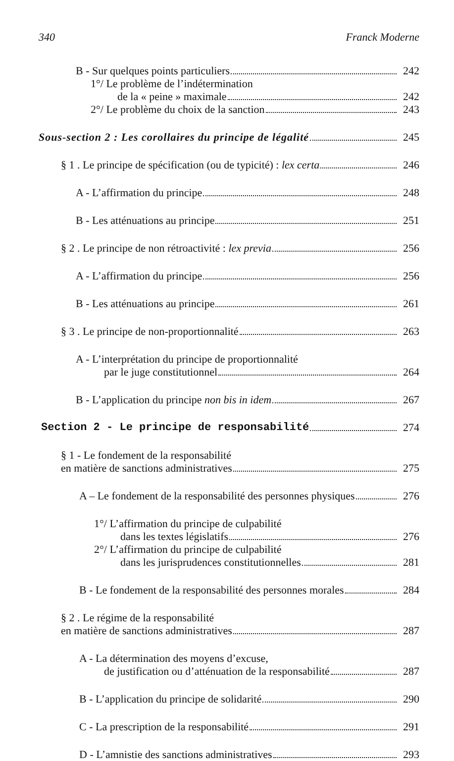340 Franck Moderne
B - Sur quelques points particuliers 242
1°/ Le problème de l’indétermination
de la « peine » maximale 242
2°/ Le problème du choix de la sanction 243
Sous-section 2 : Les corollaires du principe de légalité 245
§ 1 . Le principe de spécification (ou de typicité) : lex certa 246
A - L’affirmation du principe 248
B - Les atténuations au principe 251
§ 2 . Le principe de non rétroactivité : lex previa 256
A - L’affirmation du principe 256
B - Les atténuations au principe 261
§ 3 . Le principe de non-proportionnalité 263
A - L’interprétation du principe de proportionnalité
par le juge constitutionnel 264
B - L’application du principe non bis in idem 267
Section 2 - Le principe de responsabilité 274
§ 1 - Le fondement de la responsabilité
en matière de sanctions administratives 275
A – Le fondement de la responsabilité des personnes physiques 276
1°/ L’affirmation du principe de culpabilité
dans les textes législatifs 276
2°/ L’affirmation du principe de culpabilité
dans les jurisprudences constitutionnelles 281
B - Le fondement de la responsabilité des personnes morales 284
§ 2 . Le régime de la responsabilité
en matière de sanctions administratives 287
A - La détermination des moyens d’excuse,
de justification ou d’atténuation de la responsabilité 287
B - L’application du principe de solidarité 290
C - La prescription de la responsabilité 291
D - L’amnistie des sanctions administratives 293